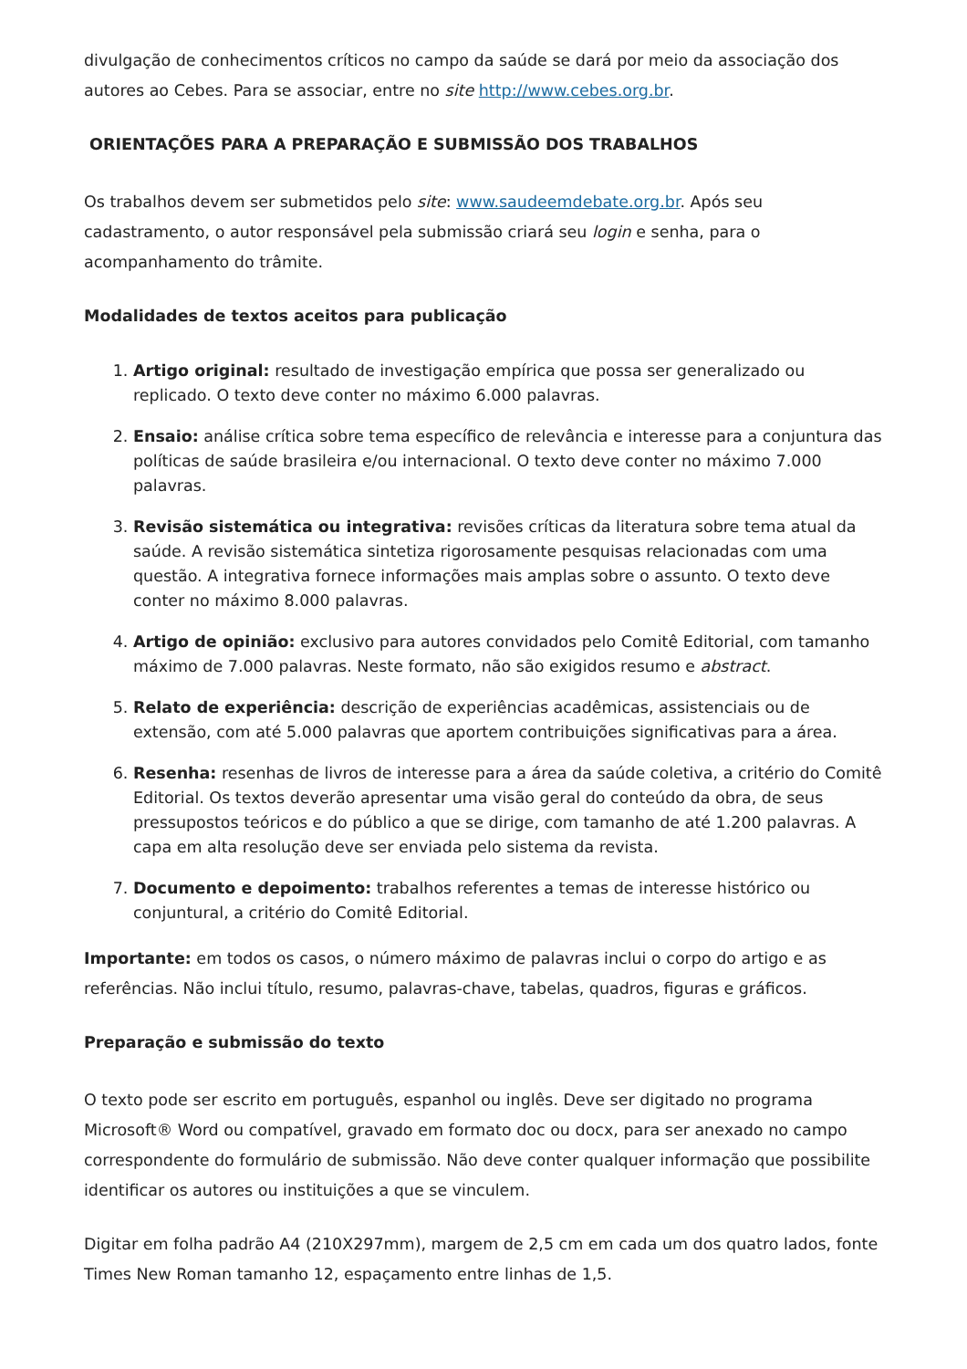divulgação de conhecimentos críticos no campo da saúde se dará por meio da associação dos autores ao Cebes. Para se associar, entre no site http://www.cebes.org.br.
ORIENTAÇÕES PARA A PREPARAÇÃO E SUBMISSÃO DOS TRABALHOS
Os trabalhos devem ser submetidos pelo site: www.saudeemdebate.org.br. Após seu
cadastramento, o autor responsável pela submissão criará seu login e senha, para o
acompanhamento do trâmite.
Modalidades de textos aceitos para publicação
1. Artigo original: resultado de investigação empírica que possa ser generalizado ou replicado. O texto deve conter no máximo 6.000 palavras.
2. Ensaio: análise crítica sobre tema específico de relevância e interesse para a conjuntura das políticas de saúde brasileira e/ou internacional. O texto deve conter no máximo 7.000 palavras.
3. Revisão sistemática ou integrativa: revisões críticas da literatura sobre tema atual da saúde. A revisão sistemática sintetiza rigorosamente pesquisas relacionadas com uma questão. A integrativa fornece informações mais amplas sobre o assunto. O texto deve conter no máximo 8.000 palavras.
4. Artigo de opinião: exclusivo para autores convidados pelo Comitê Editorial, com tamanho máximo de 7.000 palavras. Neste formato, não são exigidos resumo e abstract.
5. Relato de experiência: descrição de experiências acadêmicas, assistenciais ou de extensão, com até 5.000 palavras que aportem contribuições significativas para a área.
6. Resenha: resenhas de livros de interesse para a área da saúde coletiva, a critério do Comitê Editorial. Os textos deverão apresentar uma visão geral do conteúdo da obra, de seus pressupostos teóricos e do público a que se dirige, com tamanho de até 1.200 palavras. A capa em alta resolução deve ser enviada pelo sistema da revista.
7. Documento e depoimento: trabalhos referentes a temas de interesse histórico ou conjuntural, a critério do Comitê Editorial.
Importante: em todos os casos, o número máximo de palavras inclui o corpo do artigo e as referências. Não inclui título, resumo, palavras-chave, tabelas, quadros, figuras e gráficos.
Preparação e submissão do texto
O texto pode ser escrito em português, espanhol ou inglês. Deve ser digitado no programa Microsoft® Word ou compatível, gravado em formato doc ou docx, para ser anexado no campo correspondente do formulário de submissão. Não deve conter qualquer informação que possibilite identificar os autores ou instituições a que se vinculem.
Digitar em folha padrão A4 (210X297mm), margem de 2,5 cm em cada um dos quatro lados, fonte Times New Roman tamanho 12, espaçamento entre linhas de 1,5.